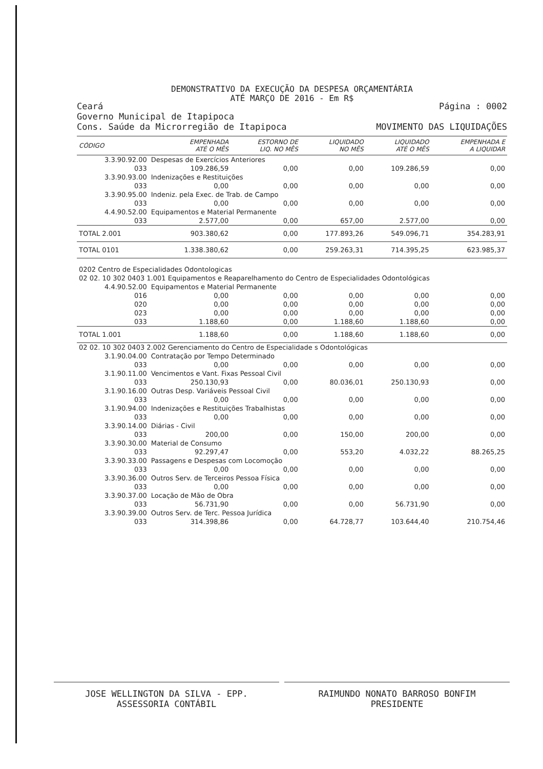DEMONSTRATIVO DA EXECUÇÃO DA DESPESA ORÇAMENTÁRIA
ATÉ MARÇO DE 2016 - Em R$
Ceará
Governo Municipal de Itapipoca
Cons. Saúde da Microrregião de Itapipoca
Página : 0002
MOVIMENTO DAS LIQUIDAÇÕES
| CÓDIGO | | EMPENHADA ATÉ O MÊS | ESTORNO DE LIQ. NO MÊS | LIQUIDADO NO MÊS | LIQUIDADO ATÉ O MÊS | EMPENHADA E A LIQUIDAR |
| --- | --- | --- | --- | --- | --- | --- |
| 3.3.90.92.00 | Despesas de Exercícios Anteriores | | | | | |
| 033 | | 109.286,59 | 0,00 | 0,00 | 109.286,59 | 0,00 |
| 3.3.90.93.00 | Indenizações e Restituições | | | | | |
| 033 | | 0,00 | 0,00 | 0,00 | 0,00 | 0,00 |
| 3.3.90.95.00 | Indeniz. pela Exec. de Trab. de Campo | | | | | |
| 033 | | 0,00 | 0,00 | 0,00 | 0,00 | 0,00 |
| 4.4.90.52.00 | Equipamentos e Material Permanente | | | | | |
| 033 | | 2.577,00 | 0,00 | 657,00 | 2.577,00 | 0,00 |
| TOTAL 2.001 | | 903.380,62 | 0,00 | 177.893,26 | 549.096,71 | 354.283,91 |
| TOTAL 0101 | | 1.338.380,62 | 0,00 | 259.263,31 | 714.395,25 | 623.985,37 |
| 0202 Centro de Especialidades Odontologicas | | | | | | |
| 02 02. 10 302 0403 1.001 Equipamentos e Reaparelhamento do Centro de Especialidades Odontológicas | | | | | | |
| 4.4.90.52.00 | Equipamentos e Material Permanente | | | | | |
| 016 | | 0,00 | 0,00 | 0,00 | 0,00 | 0,00 |
| 020 | | 0,00 | 0,00 | 0,00 | 0,00 | 0,00 |
| 023 | | 0,00 | 0,00 | 0,00 | 0,00 | 0,00 |
| 033 | | 1.188,60 | 0,00 | 1.188,60 | 1.188,60 | 0,00 |
| TOTAL 1.001 | | 1.188,60 | 0,00 | 1.188,60 | 1.188,60 | 0,00 |
| 02 02. 10 302 0403 2.002 Gerenciamento do Centro de Especialidade s Odontológicas | | | | | | |
| 3.1.90.04.00 | Contratação por Tempo Determinado | | | | | |
| 033 | | 0,00 | 0,00 | 0,00 | 0,00 | 0,00 |
| 3.1.90.11.00 | Vencimentos e Vant. Fixas Pessoal Civil | | | | | |
| 033 | | 250.130,93 | 0,00 | 80.036,01 | 250.130,93 | 0,00 |
| 3.1.90.16.00 | Outras Desp. Variáveis Pessoal Civil | | | | | |
| 033 | | 0,00 | 0,00 | 0,00 | 0,00 | 0,00 |
| 3.1.90.94.00 | Indenizações e Restituições Trabalhistas | | | | | |
| 033 | | 0,00 | 0,00 | 0,00 | 0,00 | 0,00 |
| 3.3.90.14.00 | Diárias - Civil | | | | | |
| 033 | | 200,00 | 0,00 | 150,00 | 200,00 | 0,00 |
| 3.3.90.30.00 | Material de Consumo | | | | | |
| 033 | | 92.297,47 | 0,00 | 553,20 | 4.032,22 | 88.265,25 |
| 3.3.90.33.00 | Passagens e Despesas com Locomoção | | | | | |
| 033 | | 0,00 | 0,00 | 0,00 | 0,00 | 0,00 |
| 3.3.90.36.00 | Outros Serv. de Terceiros Pessoa Física | | | | | |
| 033 | | 0,00 | 0,00 | 0,00 | 0,00 | 0,00 |
| 3.3.90.37.00 | Locação de Mão de Obra | | | | | |
| 033 | | 56.731,90 | 0,00 | 0,00 | 56.731,90 | 0,00 |
| 3.3.90.39.00 | Outros Serv. de Terc. Pessoa Jurídica | | | | | |
| 033 | | 314.398,86 | 0,00 | 64.728,77 | 103.644,40 | 210.754,46 |
JOSE WELLINGTON DA SILVA - EPP.
ASSESSORIA CONTÁBIL
RAIMUNDO NONATO BARROSO BONFIM
PRESIDENTE